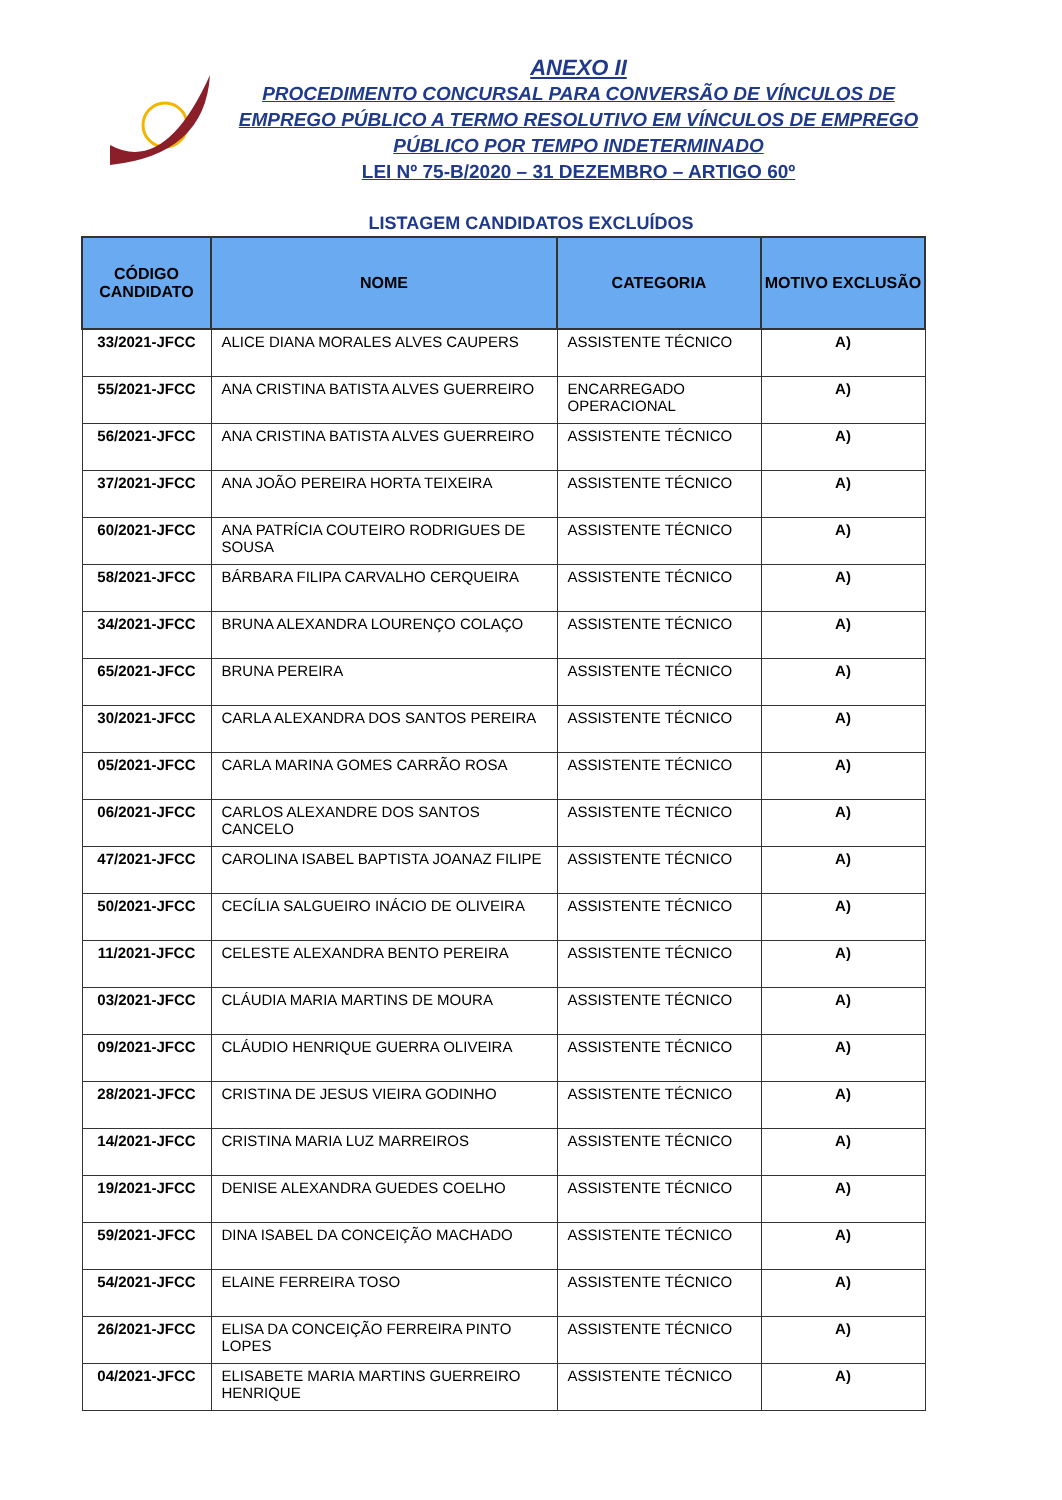ANEXO II
PROCEDIMENTO CONCURSAL PARA CONVERSÃO DE VÍNCULOS DE
EMPREGO PÚBLICO A TERMO RESOLUTIVO EM VÍNCULOS DE EMPREGO
PÚBLICO POR TEMPO INDETERMINADO
LEI Nº 75-B/2020 – 31 DEZEMBRO – ARTIGO 60º
LISTAGEM CANDIDATOS EXCLUÍDOS
| CÓDIGO CANDIDATO | NOME | CATEGORIA | MOTIVO EXCLUSÃO |
| --- | --- | --- | --- |
| 33/2021-JFCC | ALICE DIANA MORALES ALVES CAUPERS | ASSISTENTE TÉCNICO | A) |
| 55/2021-JFCC | ANA CRISTINA BATISTA ALVES GUERREIRO | ENCARREGADO OPERACIONAL | A) |
| 56/2021-JFCC | ANA CRISTINA BATISTA ALVES GUERREIRO | ASSISTENTE TÉCNICO | A) |
| 37/2021-JFCC | ANA JOÃO PEREIRA HORTA TEIXEIRA | ASSISTENTE TÉCNICO | A) |
| 60/2021-JFCC | ANA PATRÍCIA COUTEIRO RODRIGUES DE SOUSA | ASSISTENTE TÉCNICO | A) |
| 58/2021-JFCC | BÁRBARA FILIPA CARVALHO CERQUEIRA | ASSISTENTE TÉCNICO | A) |
| 34/2021-JFCC | BRUNA ALEXANDRA LOURENÇO COLAÇO | ASSISTENTE TÉCNICO | A) |
| 65/2021-JFCC | BRUNA PEREIRA | ASSISTENTE TÉCNICO | A) |
| 30/2021-JFCC | CARLA ALEXANDRA DOS SANTOS PEREIRA | ASSISTENTE TÉCNICO | A) |
| 05/2021-JFCC | CARLA MARINA GOMES CARRÃO ROSA | ASSISTENTE TÉCNICO | A) |
| 06/2021-JFCC | CARLOS ALEXANDRE DOS SANTOS CANCELO | ASSISTENTE TÉCNICO | A) |
| 47/2021-JFCC | CAROLINA ISABEL BAPTISTA JOANAZ FILIPE | ASSISTENTE TÉCNICO | A) |
| 50/2021-JFCC | CECÍLIA SALGUEIRO INÁCIO DE OLIVEIRA | ASSISTENTE TÉCNICO | A) |
| 11/2021-JFCC | CELESTE ALEXANDRA BENTO PEREIRA | ASSISTENTE TÉCNICO | A) |
| 03/2021-JFCC | CLÁUDIA MARIA MARTINS DE MOURA | ASSISTENTE TÉCNICO | A) |
| 09/2021-JFCC | CLÁUDIO HENRIQUE GUERRA OLIVEIRA | ASSISTENTE TÉCNICO | A) |
| 28/2021-JFCC | CRISTINA DE JESUS VIEIRA GODINHO | ASSISTENTE TÉCNICO | A) |
| 14/2021-JFCC | CRISTINA MARIA LUZ MARREIROS | ASSISTENTE TÉCNICO | A) |
| 19/2021-JFCC | DENISE ALEXANDRA GUEDES COELHO | ASSISTENTE TÉCNICO | A) |
| 59/2021-JFCC | DINA ISABEL DA CONCEIÇÃO MACHADO | ASSISTENTE TÉCNICO | A) |
| 54/2021-JFCC | ELAINE FERREIRA TOSO | ASSISTENTE TÉCNICO | A) |
| 26/2021-JFCC | ELISA DA CONCEIÇÃO FERREIRA PINTO LOPES | ASSISTENTE TÉCNICO | A) |
| 04/2021-JFCC | ELISABETE MARIA MARTINS GUERREIRO HENRIQUE | ASSISTENTE TÉCNICO | A) |